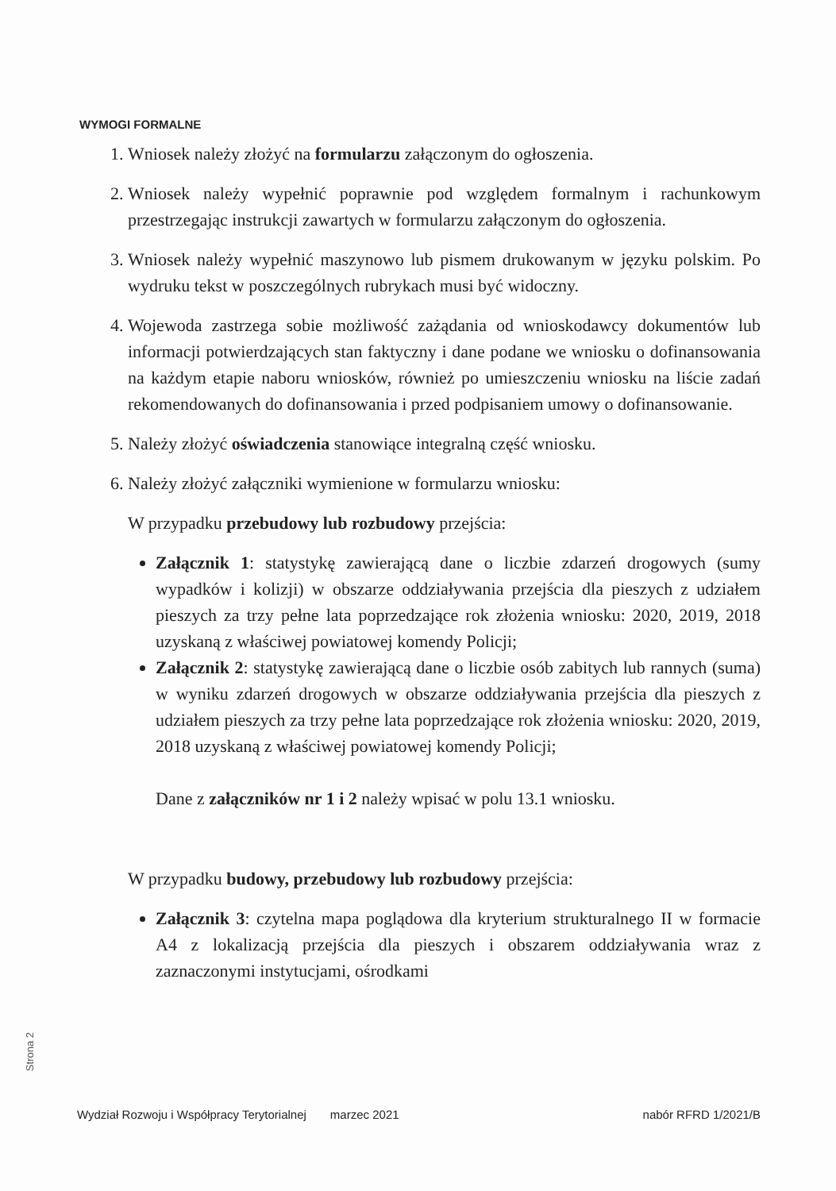WYMOGI FORMALNE
1. Wniosek należy złożyć na formularzu załączonym do ogłoszenia.
2. Wniosek należy wypełnić poprawnie pod względem formalnym i rachunkowym przestrzegając instrukcji zawartych w formularzu załączonym do ogłoszenia.
3. Wniosek należy wypełnić maszynowo lub pismem drukowanym w języku polskim. Po wydruku tekst w poszczególnych rubrykach musi być widoczny.
4. Wojewoda zastrzega sobie możliwość zażądania od wnioskodawcy dokumentów lub informacji potwierdzających stan faktyczny i dane podane we wniosku o dofinansowania na każdym etapie naboru wniosków, również po umieszczeniu wniosku na liście zadań rekomendowanych do dofinansowania i przed podpisaniem umowy o dofinansowanie.
5. Należy złożyć oświadczenia stanowiące integralną część wniosku.
6. Należy złożyć załączniki wymienione w formularzu wniosku:
W przypadku przebudowy lub rozbudowy przejścia:
Załącznik 1: statystykę zawierającą dane o liczbie zdarzeń drogowych (sumy wypadków i kolizji) w obszarze oddziaływania przejścia dla pieszych z udziałem pieszych za trzy pełne lata poprzedzające rok złożenia wniosku: 2020, 2019, 2018 uzyskaną z właściwej powiatowej komendy Policji;
Załącznik 2: statystykę zawierającą dane o liczbie osób zabitych lub rannych (suma) w wyniku zdarzeń drogowych w obszarze oddziaływania przejścia dla pieszych z udziałem pieszych za trzy pełne lata poprzedzające rok złożenia wniosku: 2020, 2019, 2018 uzyskaną z właściwej powiatowej komendy Policji;
Dane z załączników nr 1 i 2 należy wpisać w polu 13.1 wniosku.
W przypadku budowy, przebudowy lub rozbudowy przejścia:
Załącznik 3: czytelna mapa poglądowa dla kryterium strukturalnego II w formacie A4 z lokalizacją przejścia dla pieszych i obszarem oddziaływania wraz z zaznaczonymi instytucjami, ośrodkami
Strona 2
Wydział Rozwoju i Współpracy Terytorialnej marzec 2021 nabór RFRD 1/2021/B